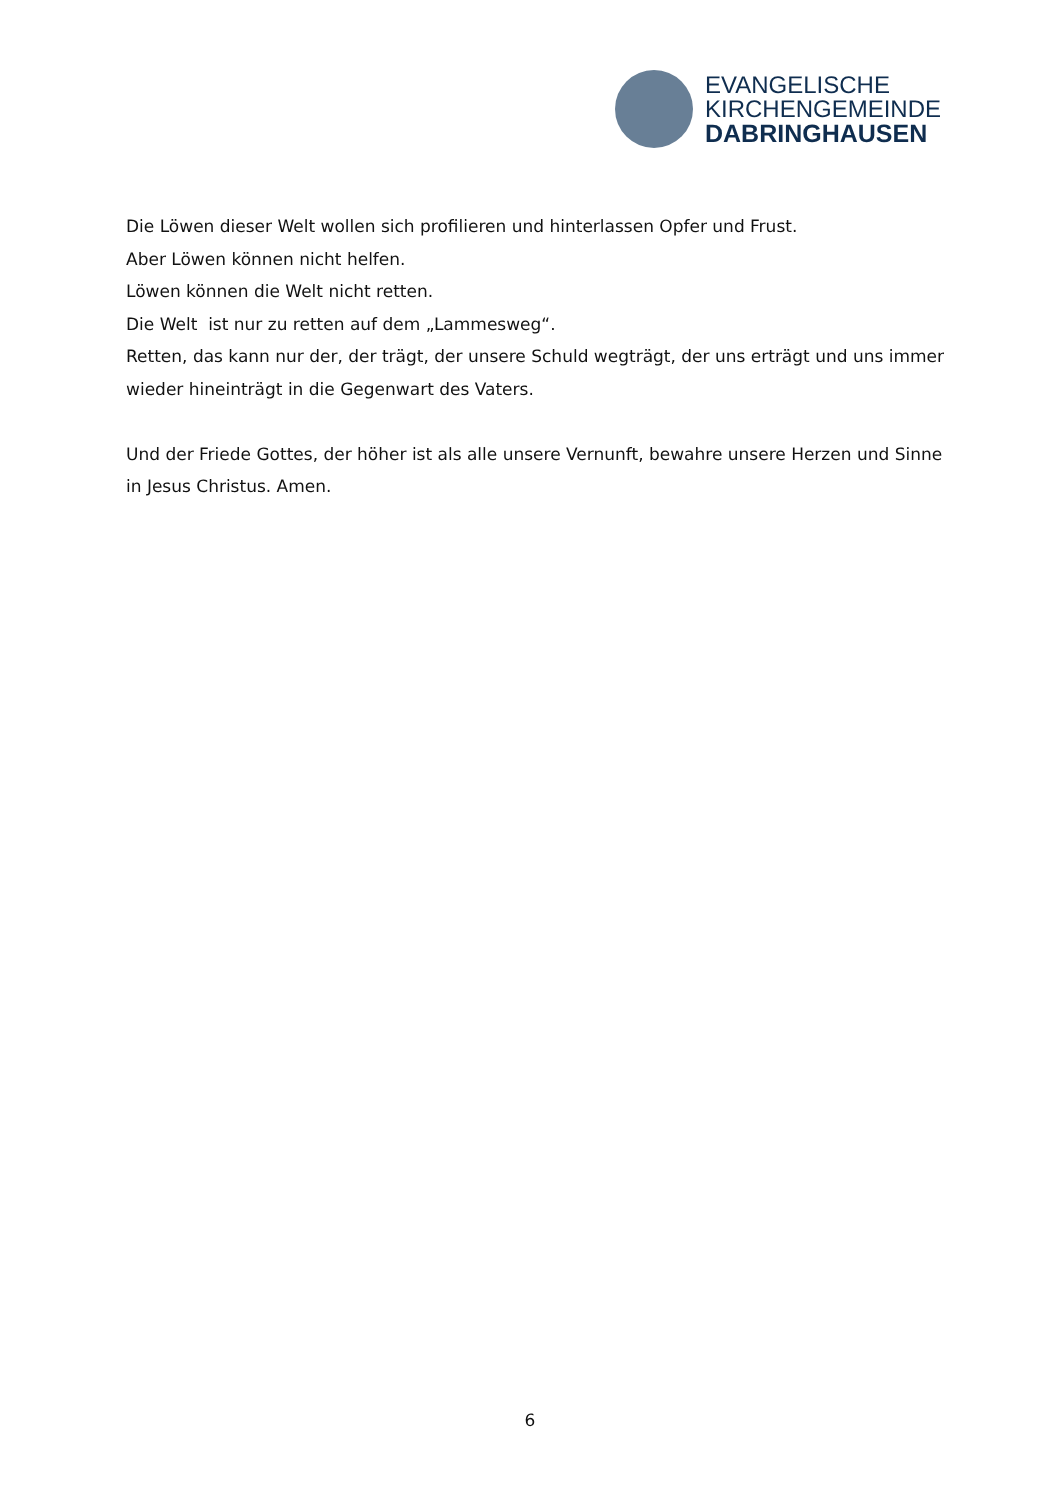EVANGELISCHE
KIRCHENGEMEINDE
DABRINGHAUSEN
Die Löwen dieser Welt wollen sich profilieren und hinterlassen Opfer und Frust.
Aber Löwen können nicht helfen.
Löwen können die Welt nicht retten.
Die Welt ist nur zu retten auf dem „Lammesweg“.
Retten, das kann nur der, der trägt, der unsere Schuld wegträgt, der uns erträgt und uns immer wieder hineinträgt in die Gegenwart des Vaters.
Und der Friede Gottes, der höher ist als alle unsere Vernunft, bewahre unsere Herzen und Sinne in Jesus Christus. Amen.
6